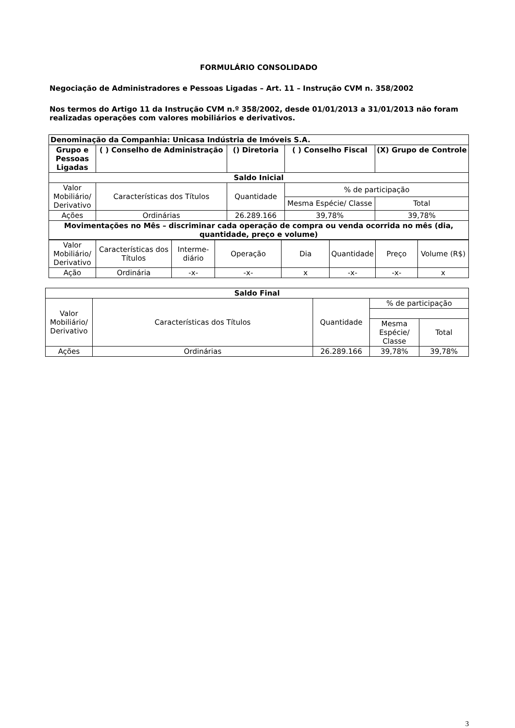FORMULÁRIO CONSOLIDADO
Negociação de Administradores e Pessoas Ligadas – Art. 11 – Instrução CVM n. 358/2002
Nos termos do Artigo 11 da Instrução CVM n.º 358/2002, desde 01/01/2013 a 31/01/2013 não foram realizadas operações com valores mobiliários e derivativos.
| Denominação da Companhia: Unicasa Indústria de Imóveis S.A. | | | | | |
| Grupo e Pessoas Ligadas | ( ) Conselho de Administração | () Diretoria | | ( ) Conselho Fiscal | (X) Grupo de Controle |
| Saldo Inicial | | | | | |
| Valor Mobiliário/ Derivativo | Características dos Títulos | | Quantidade | % de participação | |
| | | | | Mesma Espécie/ Classe | Total |
| Ações | Ordinárias | | 26.289.166 | 39,78% | 39,78% |
| Movimentações no Mês – discriminar cada operação de compra ou venda ocorrida no mês (dia, quantidade, preço e volume) | | | | | |
| Valor Mobiliário/ Derivativo | Características dos Títulos | Interme-diário | Operação | Dia | Quantidade | Preço | Volume (R$) |
| Ação | Ordinária | -x- | -x- | x | -x- | -x- | x |
| Saldo Final | | | | |
| Valor Mobiliário/ Derivativo | Características dos Títulos | Quantidade | % de participação | |
| | | | Mesma Espécie/ Classe | Total |
| Ações | Ordinárias | 26.289.166 | 39,78% | 39,78% |
3